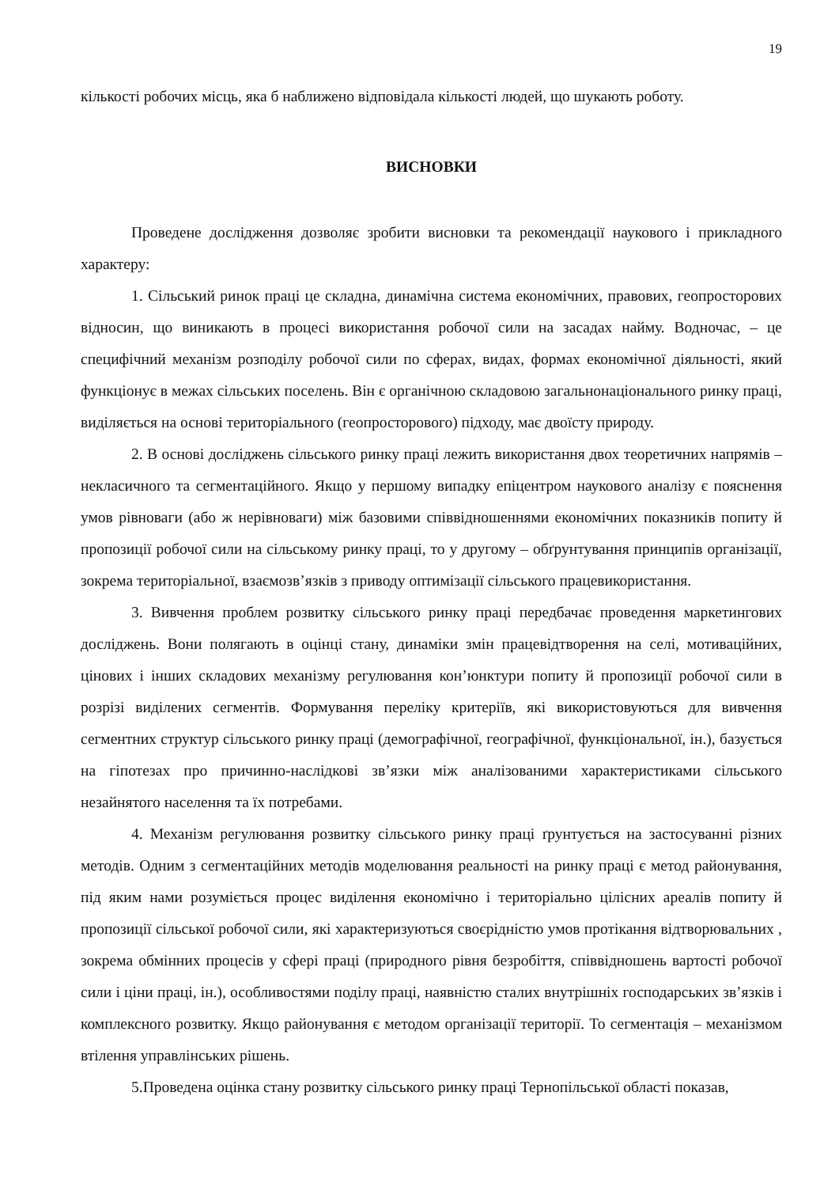19
кількості робочих місць, яка б наближено відповідала кількості людей, що шукають роботу.
ВИСНОВКИ
Проведене дослідження дозволяє зробити висновки та рекомендації наукового і прикладного характеру:
1. Сільський ринок праці це складна, динамічна система економічних, правових, геопросторових відносин, що виникають в процесі використання робочої сили на засадах найму. Водночас, – це специфічний механізм розподілу робочої сили по сферах, видах, формах економічної діяльності, який функціонує в межах сільських поселень. Він є органічною складовою загальнонаціонального ринку праці, виділяється на основі територіального (геопросторового) підходу, має двоїсту природу.
2. В основі досліджень сільського ринку праці лежить використання двох теоретичних напрямів – некласичного та сегментаційного. Якщо у першому випадку епіцентром наукового аналізу є пояснення умов рівноваги (або ж нерівноваги) між базовими співвідношеннями економічних показників попиту й пропозиції робочої сили на сільському ринку праці, то у другому – обґрунтування принципів організації, зокрема територіальної, взаємозв’язків з приводу оптимізації сільського працевикористання.
3. Вивчення проблем розвитку сільського ринку праці передбачає проведення маркетингових досліджень. Вони полягають в оцінці стану, динаміки змін працевідтворення на селі, мотиваційних, цінових і інших складових механізму регулювання кон’юнктури попиту й пропозиції робочої сили в розрізі виділених сегментів. Формування переліку критеріїв, які використовуються для вивчення сегментних структур сільського ринку праці (демографічної, географічної, функціональної, ін.), базується на гіпотезах про причинно-наслідкові зв’язки між аналізованими характеристиками сільського незайнятого населення та їх потребами.
4. Механізм регулювання розвитку сільського ринку праці ґрунтується на застосуванні різних методів. Одним з сегментаційних методів моделювання реальності на ринку праці є метод районування, під яким нами розуміється процес виділення економічно і територіально цілісних ареалів попиту й пропозиції сільської робочої сили, які характеризуються своєрідністю умов протікання відтворювальних , зокрема обмінних процесів у сфері праці (природного рівня безробіття, співвідношень вартості робочої сили і ціни праці, ін.), особливостями поділу праці, наявністю сталих внутрішніх господарських зв’язків і комплексного розвитку. Якщо районування є методом організації території. То сегментація – механізмом втілення управлінських рішень.
5.Проведена оцінка стану розвитку сільського ринку праці Тернопільської області показав,